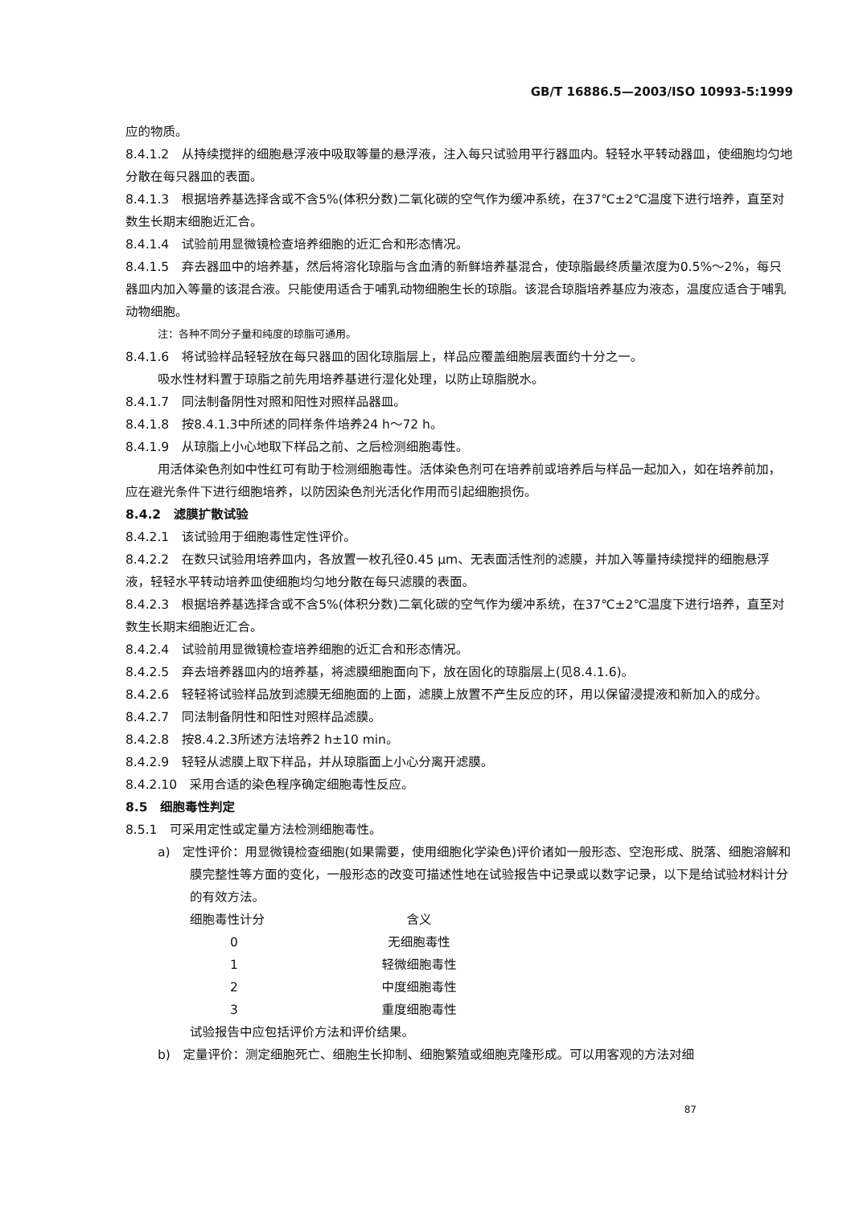GB/T 16886.5—2003/ISO 10993-5:1999
应的物质。
8.4.1.2　从持续搅拌的细胞悬浮液中吸取等量的悬浮液，注入每只试验用平行器皿内。轻轻水平转动器皿，使细胞均匀地分散在每只器皿的表面。
8.4.1.3　根据培养基选择含或不含5%(体积分数)二氧化碳的空气作为缓冲系统，在37℃±2℃温度下进行培养，直至对数生长期末细胞近汇合。
8.4.1.4　试验前用显微镜检查培养细胞的近汇合和形态情况。
8.4.1.5　弃去器皿中的培养基，然后将溶化琼脂与含血清的新鲜培养基混合，使琼脂最终质量浓度为0.5%～2%，每只器皿内加入等量的该混合液。只能使用适合于哺乳动物细胞生长的琼脂。该混合琼脂培养基应为液态，温度应适合于哺乳动物细胞。
注：各种不同分子量和纯度的琼脂可通用。
8.4.1.6　将试验样品轻轻放在每只器皿的固化琼脂层上，样品应覆盖细胞层表面约十分之一。
吸水性材料置于琼脂之前先用培养基进行湿化处理，以防止琼脂脱水。
8.4.1.7　同法制备阴性对照和阳性对照样品器皿。
8.4.1.8　按8.4.1.3中所述的同样条件培养24 h～72 h。
8.4.1.9　从琼脂上小心地取下样品之前、之后检测细胞毒性。
用活体染色剂如中性红可有助于检测细胞毒性。活体染色剂可在培养前或培养后与样品一起加入，如在培养前加，应在避光条件下进行细胞培养，以防因染色剂光活化作用而引起细胞损伤。
8.4.2　滤膜扩散试验
8.4.2.1　该试验用于细胞毒性定性评价。
8.4.2.2　在数只试验用培养皿内，各放置一枚孔径0.45 μm、无表面活性剂的滤膜，并加入等量持续搅拌的细胞悬浮液，轻轻水平转动培养皿使细胞均匀地分散在每只滤膜的表面。
8.4.2.3　根据培养基选择含或不含5%(体积分数)二氧化碳的空气作为缓冲系统，在37℃±2℃温度下进行培养，直至对数生长期末细胞近汇合。
8.4.2.4　试验前用显微镜检查培养细胞的近汇合和形态情况。
8.4.2.5　弃去培养器皿内的培养基，将滤膜细胞面向下，放在固化的琼脂层上(见8.4.1.6)。
8.4.2.6　轻轻将试验样品放到滤膜无细胞面的上面，滤膜上放置不产生反应的环，用以保留浸提液和新加入的成分。
8.4.2.7　同法制备阴性和阳性对照样品滤膜。
8.4.2.8　按8.4.2.3所述方法培养2 h±10 min。
8.4.2.9　轻轻从滤膜上取下样品，并从琼脂面上小心分离开滤膜。
8.4.2.10　采用合适的染色程序确定细胞毒性反应。
8.5　细胞毒性判定
8.5.1　可采用定性或定量方法检测细胞毒性。
a)　定性评价：用显微镜检查细胞(如果需要，使用细胞化学染色)评价诸如一般形态、空泡形成、脱落、细胞溶解和膜完整性等方面的变化，一般形态的改变可描述性地在试验报告中记录或以数字记录，以下是给试验材料计分的有效方法。
| 细胞毒性计分 | 含义 |
| --- | --- |
| 0 | 无细胞毒性 |
| 1 | 轻微细胞毒性 |
| 2 | 中度细胞毒性 |
| 3 | 重度细胞毒性 |
试验报告中应包括评价方法和评价结果。
b)　定量评价：测定细胞死亡、细胞生长抑制、细胞繁殖或细胞克隆形成。可以用客观的方法对细
87